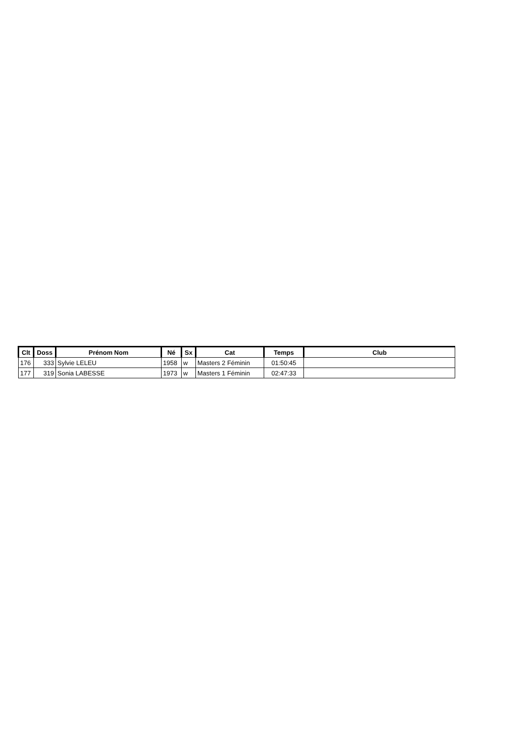| Clt | Doss | Prénom Nom | Né | Sx | Cat | Temps | Club |
| --- | --- | --- | --- | --- | --- | --- | --- |
| 176 | 333 | Sylvie LELEU | 1958 | w | Masters 2 Féminin | 01:50:45 | |
| 177 | 319 | Sonia LABESSE | 1973 | w | Masters 1 Féminin | 02:47:33 | |